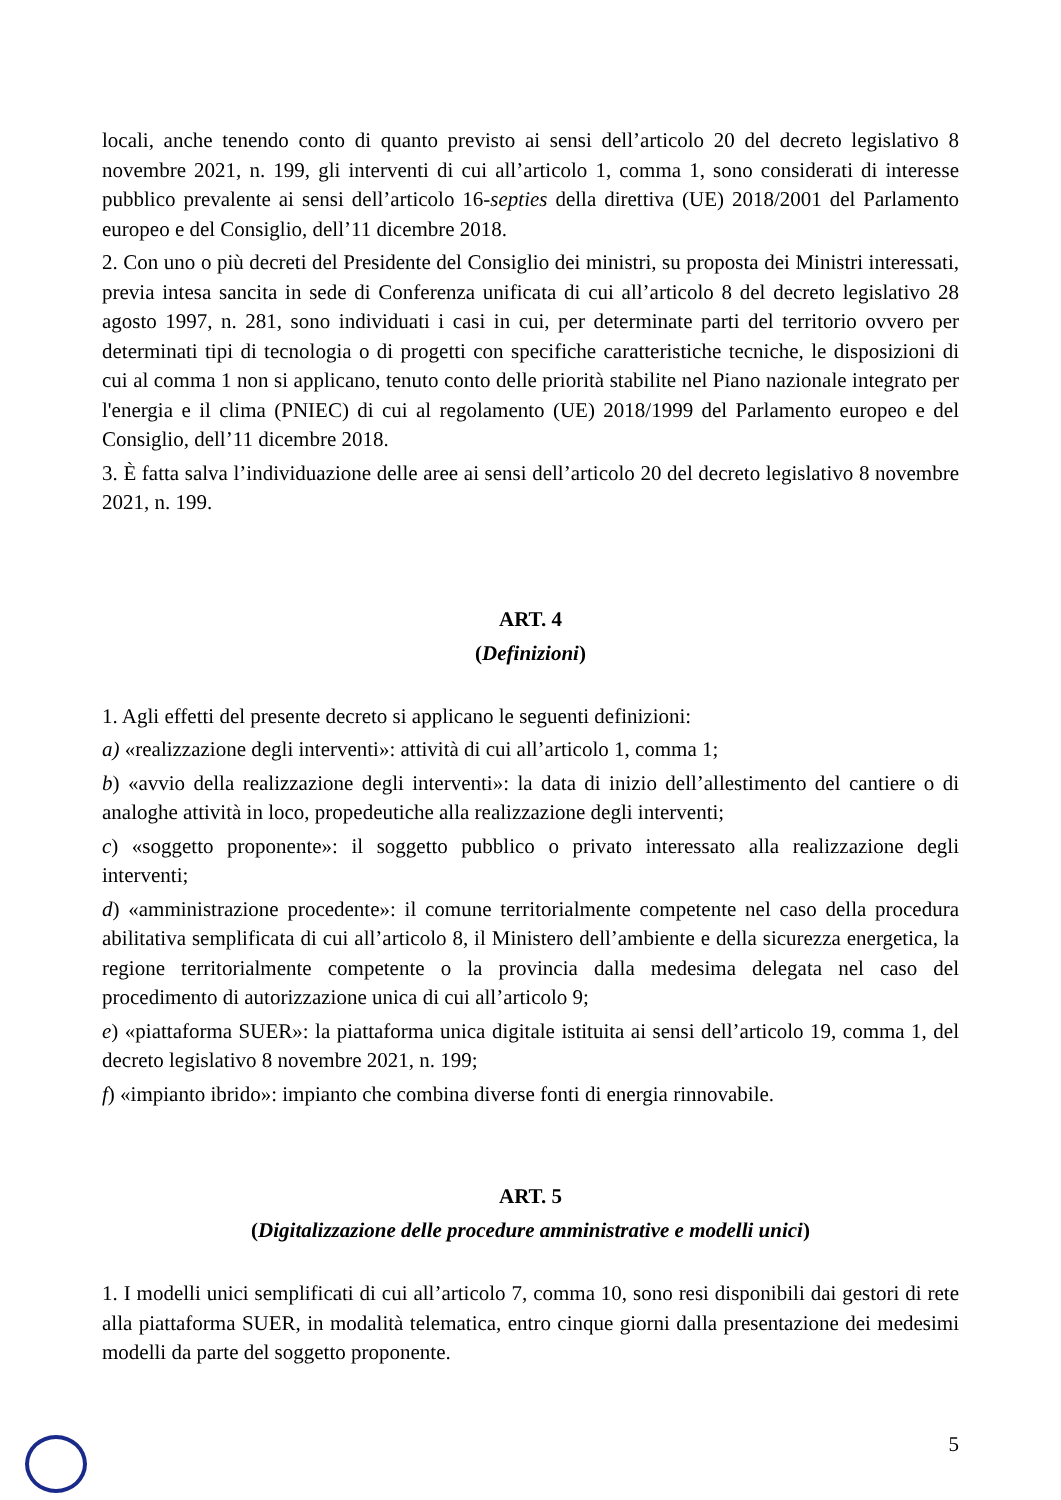locali, anche tenendo conto di quanto previsto ai sensi dell’articolo 20 del decreto legislativo 8 novembre 2021, n. 199, gli interventi di cui all’articolo 1, comma 1, sono considerati di interesse pubblico prevalente ai sensi dell’articolo 16-septies della direttiva (UE) 2018/2001 del Parlamento europeo e del Consiglio, dell’11 dicembre 2018.
2. Con uno o più decreti del Presidente del Consiglio dei ministri, su proposta dei Ministri interessati, previa intesa sancita in sede di Conferenza unificata di cui all’articolo 8 del decreto legislativo 28 agosto 1997, n. 281, sono individuati i casi in cui, per determinate parti del territorio ovvero per determinati tipi di tecnologia o di progetti con specifiche caratteristiche tecniche, le disposizioni di cui al comma 1 non si applicano, tenuto conto delle priorità stabilite nel Piano nazionale integrato per l'energia e il clima (PNIEC) di cui al regolamento (UE) 2018/1999 del Parlamento europeo e del Consiglio, dell’11 dicembre 2018.
3. È fatta salva l’individuazione delle aree ai sensi dell’articolo 20 del decreto legislativo 8 novembre 2021, n. 199.
ART. 4
(Definizioni)
1. Agli effetti del presente decreto si applicano le seguenti definizioni:
a) «realizzazione degli interventi»: attività di cui all’articolo 1, comma 1;
b) «avvio della realizzazione degli interventi»: la data di inizio dell’allestimento del cantiere o di analoghe attività in loco, propedeutiche alla realizzazione degli interventi;
c) «soggetto proponente»: il soggetto pubblico o privato interessato alla realizzazione degli interventi;
d) «amministrazione procedente»: il comune territorialmente competente nel caso della procedura abilitativa semplificata di cui all’articolo 8, il Ministero dell’ambiente e della sicurezza energetica, la regione territorialmente competente o la provincia dalla medesima delegata nel caso del procedimento di autorizzazione unica di cui all’articolo 9;
e) «piattaforma SUER»: la piattaforma unica digitale istituita ai sensi dell’articolo 19, comma 1, del decreto legislativo 8 novembre 2021, n. 199;
f) «impianto ibrido»: impianto che combina diverse fonti di energia rinnovabile.
ART. 5
(Digitalizzazione delle procedure amministrative e modelli unici)
1. I modelli unici semplificati di cui all’articolo 7, comma 10, sono resi disponibili dai gestori di rete alla piattaforma SUER, in modalità telematica, entro cinque giorni dalla presentazione dei medesimi modelli da parte del soggetto proponente.
5